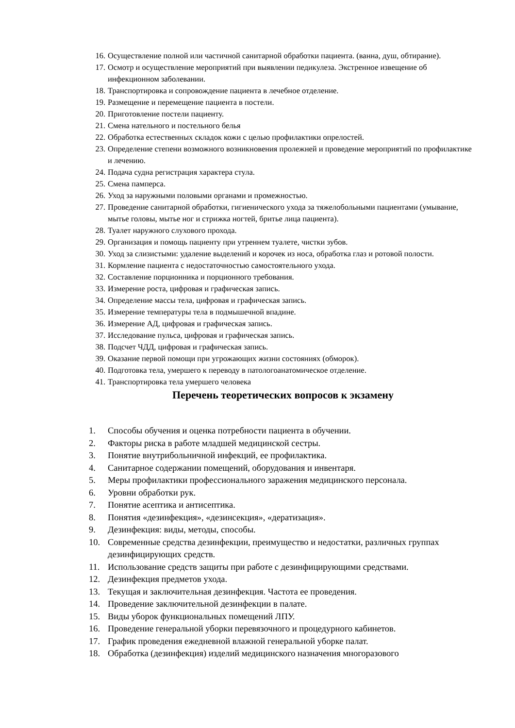16. Осуществление полной или частичной санитарной обработки пациента. (ванна, душ, обтирание).
17. Осмотр и осуществление мероприятий при выявлении педикулеза. Экстренное извещение об инфекционном заболевании.
18. Транспортировка и сопровождение пациента в лечебное отделение.
19. Размещение и перемещение пациента в постели.
20. Приготовление постели пациенту.
21. Смена нательного и постельного белья
22. Обработка естественных складок кожи с целью профилактики опрелостей.
23. Определение степени возможного возникновения пролежней и проведение мероприятий по профилактике и лечению.
24. Подача судна регистрация характера стула.
25. Смена памперса.
26. Уход за наружными половыми органами и промежностью.
27. Проведение санитарной обработки, гигиенического ухода за тяжелобольными пациентами (умывание, мытье головы, мытье ног и стрижка ногтей, бритье лица пациента).
28. Туалет наружного слухового прохода.
29. Организация и помощь пациенту при утреннем туалете, чистки зубов.
30. Уход за слизистыми: удаление выделений и корочек из носа, обработка глаз и ротовой полости.
31. Кормление пациента с недостаточностью самостоятельного ухода.
32. Составление порционника и порционного требования.
33. Измерение роста, цифровая и графическая запись.
34. Определение массы тела, цифровая и графическая запись.
35. Измерение температуры тела в подмышечной впадине.
36. Измерение АД, цифровая и графическая запись.
37. Исследование пульса, цифровая и графическая запись.
38. Подсчет ЧДД, цифровая и графическая запись.
39. Оказание первой помощи при угрожающих жизни состояниях (обморок).
40. Подготовка тела, умершего к переводу в патологоанатомическое отделение.
41. Транспортировка тела умершего человека
Перечень теоретических вопросов к экзамену
1. Способы обучения и оценка потребности пациента в обучении.
2. Факторы риска в работе младшей медицинской сестры.
3. Понятие внутрибольничной инфекций, ее профилактика.
4. Санитарное содержании помещений, оборудования и инвентаря.
5. Меры профилактики профессионального заражения медицинского персонала.
6. Уровни обработки рук.
7. Понятие асептика и антисептика.
8. Понятия «дезинфекция», «дезинсекция», «дератизация».
9. Дезинфекция: виды, методы, способы.
10. Современные средства дезинфекции, преимущество и недостатки, различных группах дезинфицирующих средств.
11. Использование средств защиты при работе с дезинфицирующими средствами.
12. Дезинфекция предметов ухода.
13. Текущая и заключительная дезинфекция. Частота ее проведения.
14. Проведение заключительной дезинфекции в палате.
15. Виды уборок функциональных помещений ЛПУ.
16. Проведение генеральной уборки перевязочного и процедурного кабинетов.
17. График проведения ежедневной влажной генеральной уборке палат.
18. Обработка (дезинфекция) изделий медицинского назначения многоразового